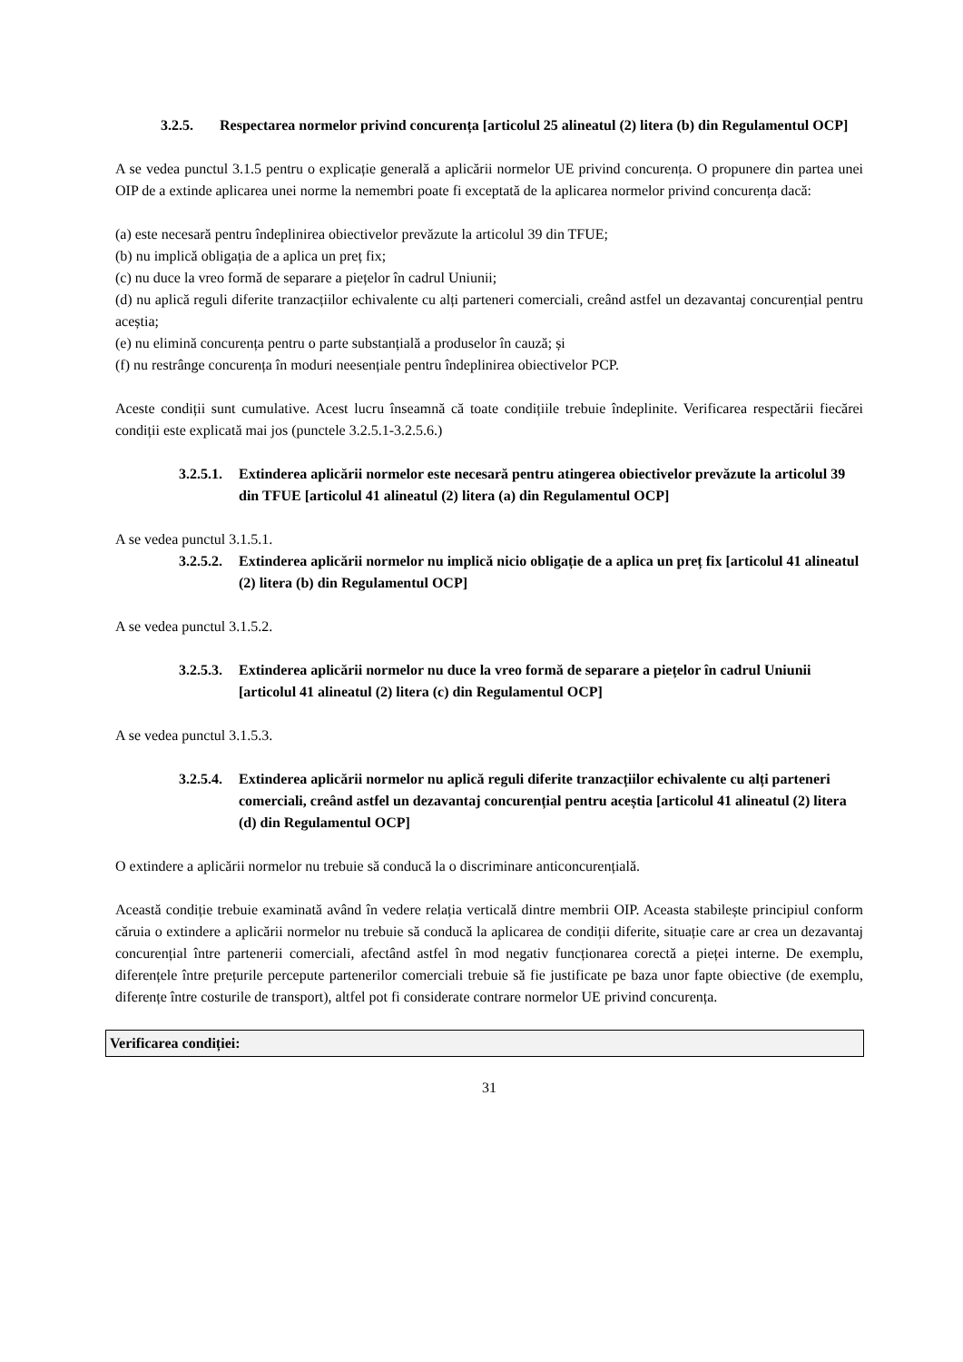3.2.5. Respectarea normelor privind concurența [articolul 25 alineatul (2) litera (b) din Regulamentul OCP]
A se vedea punctul 3.1.5 pentru o explicație generală a aplicării normelor UE privind concurența. O propunere din partea unei OIP de a extinde aplicarea unei norme la nemembri poate fi exceptată de la aplicarea normelor privind concurența dacă:
(a) este necesară pentru îndeplinirea obiectivelor prevăzute la articolul 39 din TFUE;
(b) nu implică obligația de a aplica un preț fix;
(c) nu duce la vreo formă de separare a piețelor în cadrul Uniunii;
(d) nu aplică reguli diferite tranzacțiilor echivalente cu alți parteneri comerciali, creând astfel un dezavantaj concurențial pentru aceștia;
(e) nu elimină concurența pentru o parte substanțială a produselor în cauză; și
(f) nu restrânge concurența în moduri neesențiale pentru îndeplinirea obiectivelor PCP.
Aceste condiții sunt cumulative. Acest lucru înseamnă că toate condițiile trebuie îndeplinite. Verificarea respectării fiecărei condiții este explicată mai jos (punctele 3.2.5.1-3.2.5.6.)
3.2.5.1. Extinderea aplicării normelor este necesară pentru atingerea obiectivelor prevăzute la articolul 39 din TFUE [articolul 41 alineatul (2) litera (a) din Regulamentul OCP]
A se vedea punctul 3.1.5.1.
3.2.5.2. Extinderea aplicării normelor nu implică nicio obligație de a aplica un preț fix [articolul 41 alineatul (2) litera (b) din Regulamentul OCP]
A se vedea punctul 3.1.5.2.
3.2.5.3. Extinderea aplicării normelor nu duce la vreo formă de separare a piețelor în cadrul Uniunii [articolul 41 alineatul (2) litera (c) din Regulamentul OCP]
A se vedea punctul 3.1.5.3.
3.2.5.4. Extinderea aplicării normelor nu aplică reguli diferite tranzacțiilor echivalente cu alți parteneri comerciali, creând astfel un dezavantaj concurențial pentru aceștia [articolul 41 alineatul (2) litera (d) din Regulamentul OCP]
O extindere a aplicării normelor nu trebuie să conducă la o discriminare anticoncurențială.
Această condiție trebuie examinată având în vedere relația verticală dintre membrii OIP. Aceasta stabilește principiul conform căruia o extindere a aplicării normelor nu trebuie să conducă la aplicarea de condiții diferite, situație care ar crea un dezavantaj concurențial între partenerii comerciali, afectând astfel în mod negativ funcționarea corectă a pieței interne. De exemplu, diferențele între prețurile percepute partenerilor comerciali trebuie să fie justificate pe baza unor fapte obiective (de exemplu, diferențe între costurile de transport), altfel pot fi considerate contrare normelor UE privind concurența.
Verificarea condiției:
31